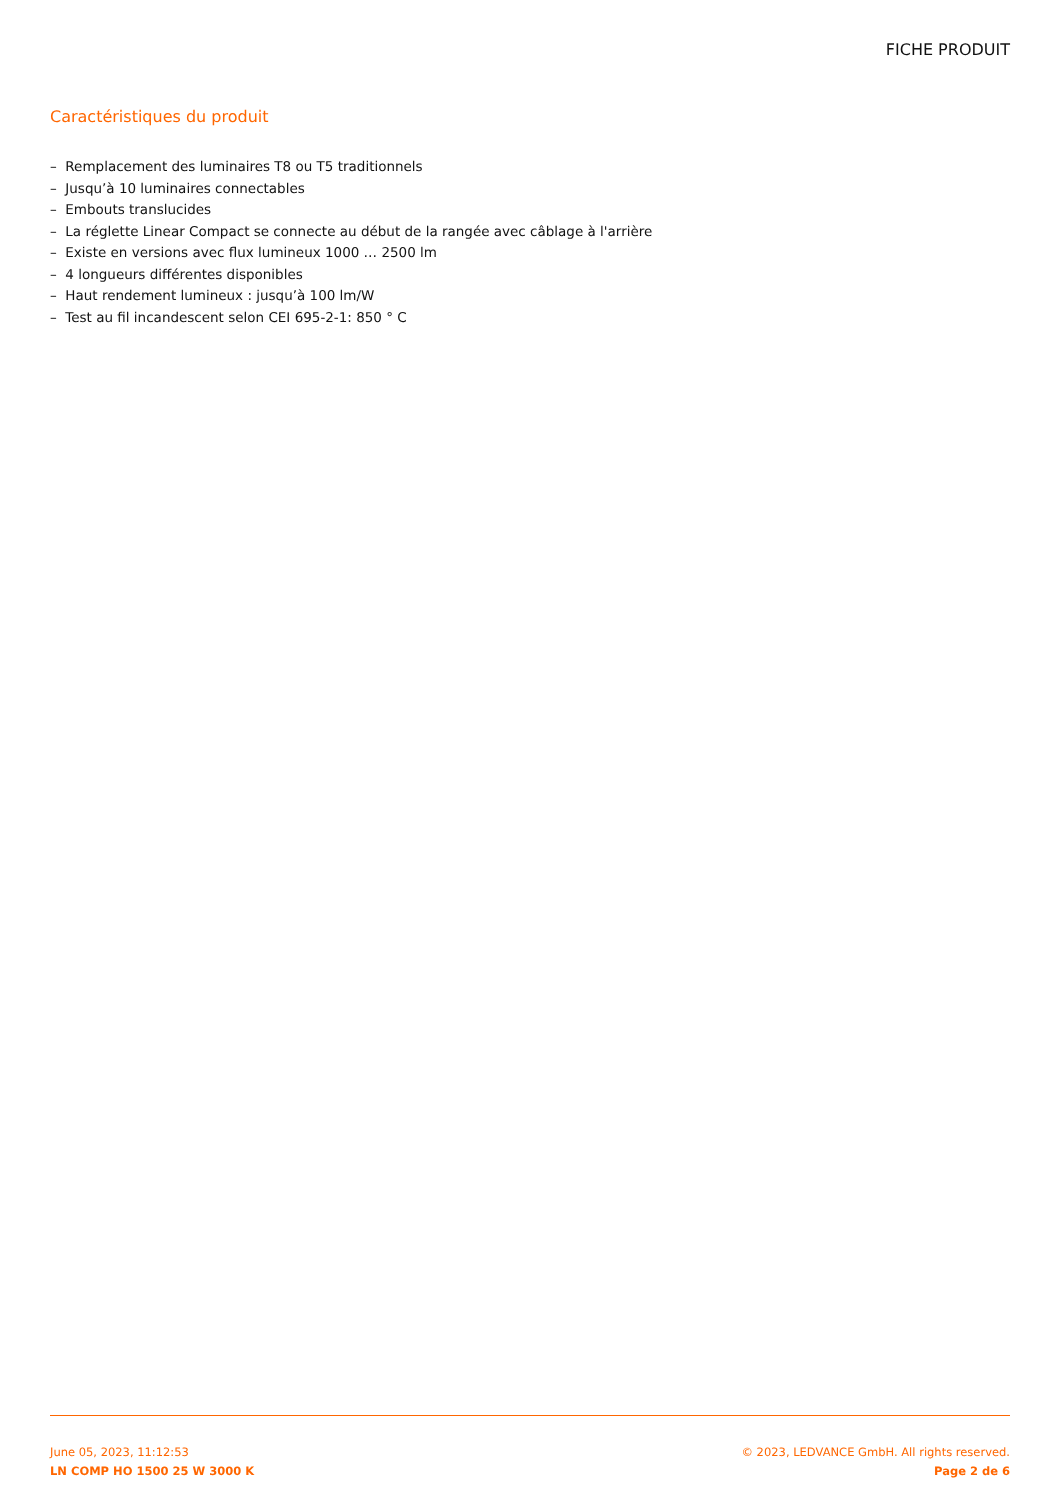FICHE PRODUIT
Caractéristiques du produit
– Remplacement des luminaires T8 ou T5 traditionnels
– Jusqu’à 10 luminaires connectables
– Embouts translucides
– La réglette Linear Compact se connecte au début de la rangée avec câblage à l'arrière
– Existe en versions avec flux lumineux 1000 … 2500 lm
– 4 longueurs différentes disponibles
– Haut rendement lumineux : jusqu’à 100 lm/W
– Test au fil incandescent selon CEI 695-2-1: 850 ° C
June 05, 2023, 11:12:53
LN COMP HO 1500 25 W 3000 K
© 2023, LEDVANCE GmbH. All rights reserved.
Page 2 de 6